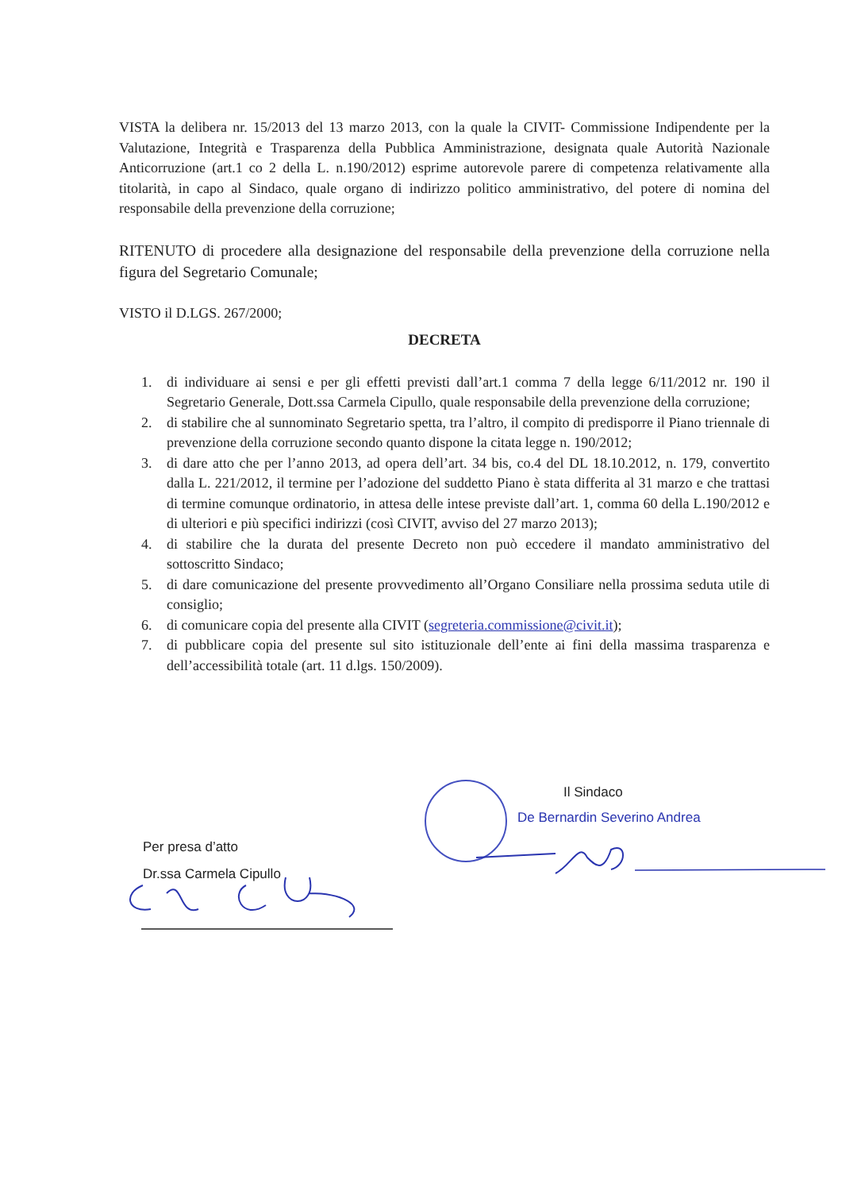VISTA la delibera nr. 15/2013 del 13 marzo 2013, con la quale la CIVIT- Commissione Indipendente per la Valutazione, Integrità e Trasparenza della Pubblica Amministrazione, designata quale Autorità Nazionale Anticorruzione (art.1 co 2 della L. n.190/2012) esprime autorevole parere di competenza relativamente alla titolarità, in capo al Sindaco, quale organo di indirizzo politico amministrativo, del potere di nomina del responsabile della prevenzione della corruzione;
RITENUTO di procedere alla designazione del responsabile della prevenzione della corruzione nella figura del Segretario Comunale;
VISTO il D.LGS. 267/2000;
DECRETA
1. di individuare ai sensi e per gli effetti previsti dall’art.1 comma 7 della legge 6/11/2012 nr. 190 il Segretario Generale, Dott.ssa Carmela Cipullo, quale responsabile della prevenzione della corruzione;
2. di stabilire che al sunnominato Segretario spetta, tra l’altro, il compito di predisporre il Piano triennale di prevenzione della corruzione secondo quanto dispone la citata legge n. 190/2012;
3. di dare atto che per l’anno 2013, ad opera dell’art. 34 bis, co.4 del DL 18.10.2012, n. 179, convertito dalla L. 221/2012, il termine per l’adozione del suddetto Piano è stata differita al 31 marzo e che trattasi di termine comunque ordinatorio, in attesa delle intese previste dall’art. 1, comma 60 della L.190/2012 e di ulteriori e più specifici indirizzi (così CIVIT, avviso del 27 marzo 2013);
4. di stabilire che la durata del presente Decreto non può eccedere il mandato amministrativo del sottoscritto Sindaco;
5. di dare comunicazione del presente provvedimento all’Organo Consiliare nella prossima seduta utile di consiglio;
6. di comunicare copia del presente alla CIVIT (segreteria.commissione@civit.it);
7. di pubblicare copia del presente sul sito istituzionale dell’ente ai fini della massima trasparenza e dell’accessibilità totale (art. 11 d.lgs. 150/2009).
Il Sindaco
De Bernardin Severino Andrea
Per presa d’atto
Dr.ssa Carmela Cipullo